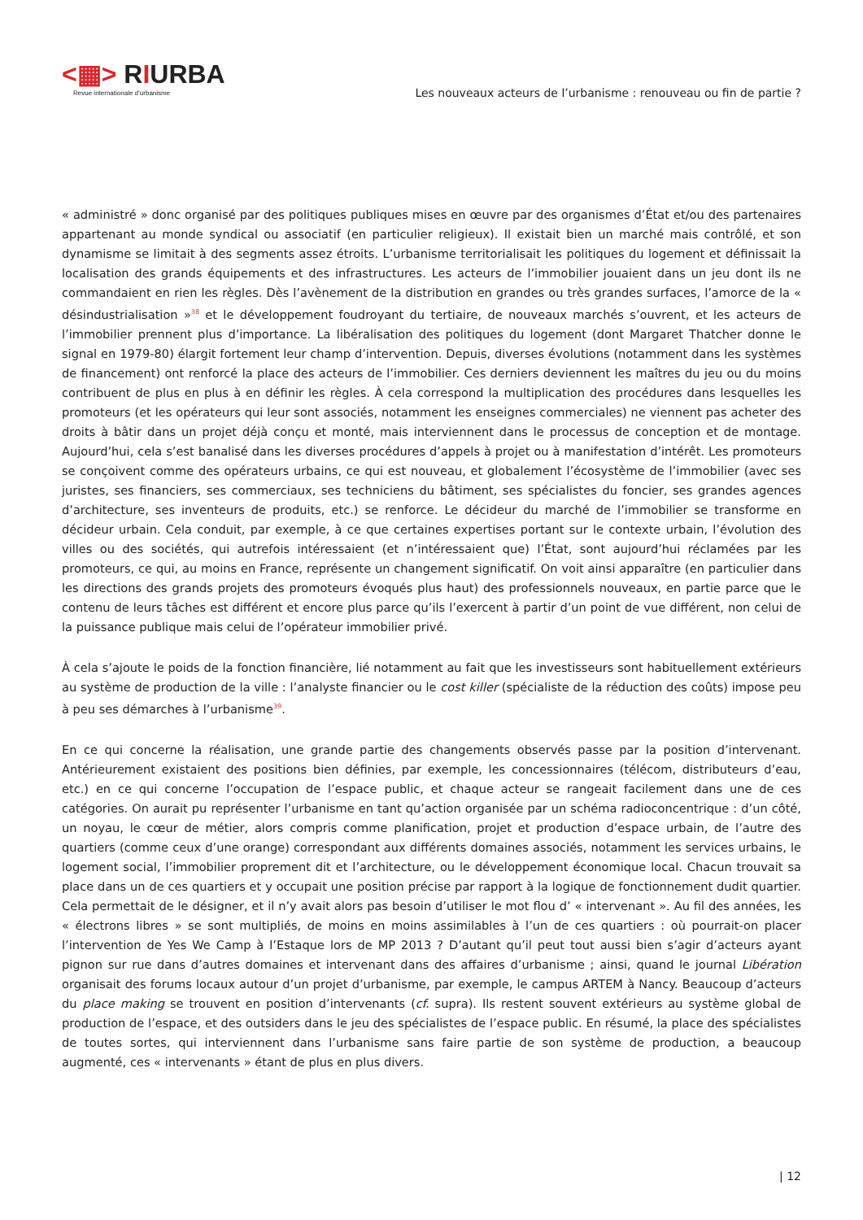<▦> RIURBA
Revue internationale d’urbanisme
Les nouveaux acteurs de l’urbanisme : renouveau ou fin de partie ?
« administré » donc organisé par des politiques publiques mises en œuvre par des organismes d’État et/ou des partenaires appartenant au monde syndical ou associatif (en particulier religieux). Il existait bien un marché mais contrôlé, et son dynamisme se limitait à des segments assez étroits. L’urbanisme territorialisait les politiques du logement et définissait la localisation des grands équipements et des infrastructures. Les acteurs de l’immobilier jouaient dans un jeu dont ils ne commandaient en rien les règles. Dès l’avènement de la distribution en grandes ou très grandes surfaces, l’amorce de la « désindustrialisation »<sup>38</sup> et le développement foudroyant du tertiaire, de nouveaux marchés s’ouvrent, et les acteurs de l’immobilier prennent plus d’importance. La libéralisation des politiques du logement (dont Margaret Thatcher donne le signal en 1979-80) élargit fortement leur champ d’intervention. Depuis, diverses évolutions (notamment dans les systèmes de financement) ont renforcé la place des acteurs de l’immobilier. Ces derniers deviennent les maîtres du jeu ou du moins contribuent de plus en plus à en définir les règles. À cela correspond la multiplication des procédures dans lesquelles les promoteurs (et les opérateurs qui leur sont associés, notamment les enseignes commerciales) ne viennent pas acheter des droits à bâtir dans un projet déjà conçu et monté, mais interviennent dans le processus de conception et de montage. Aujourd’hui, cela s’est banalisé dans les diverses procédures d’appels à projet ou à manifestation d’intérêt. Les promoteurs se conçoivent comme des opérateurs urbains, ce qui est nouveau, et globalement l’écosystème de l’immobilier (avec ses juristes, ses financiers, ses commerciaux, ses techniciens du bâtiment, ses spécialistes du foncier, ses grandes agences d’architecture, ses inventeurs de produits, etc.) se renforce. Le décideur du marché de l’immobilier se transforme en décideur urbain. Cela conduit, par exemple, à ce que certaines expertises portant sur le contexte urbain, l’évolution des villes ou des sociétés, qui autrefois intéressaient (et n’intéressaient que) l’État, sont aujourd’hui réclamées par les promoteurs, ce qui, au moins en France, représente un changement significatif. On voit ainsi apparaître (en particulier dans les directions des grands projets des promoteurs évoqués plus haut) des professionnels nouveaux, en partie parce que le contenu de leurs tâches est différent et encore plus parce qu’ils l’exercent à partir d’un point de vue différent, non celui de la puissance publique mais celui de l’opérateur immobilier privé.
À cela s’ajoute le poids de la fonction financière, lié notamment au fait que les investisseurs sont habituellement extérieurs au système de production de la ville : l’analyste financier ou le cost killer (spécialiste de la réduction des coûts) impose peu à peu ses démarches à l’urbanisme<sup>39</sup>.
En ce qui concerne la réalisation, une grande partie des changements observés passe par la position d’intervenant. Antérieurement existaient des positions bien définies, par exemple, les concessionnaires (télécom, distributeurs d’eau, etc.) en ce qui concerne l’occupation de l’espace public, et chaque acteur se rangeait facilement dans une de ces catégories. On aurait pu représenter l’urbanisme en tant qu’action organisée par un schéma radioconcentrique : d’un côté, un noyau, le cœur de métier, alors compris comme planification, projet et production d’espace urbain, de l’autre des quartiers (comme ceux d’une orange) correspondant aux différents domaines associés, notamment les services urbains, le logement social, l’immobilier proprement dit et l’architecture, ou le développement économique local. Chacun trouvait sa place dans un de ces quartiers et y occupait une position précise par rapport à la logique de fonctionnement dudit quartier. Cela permettait de le désigner, et il n’y avait alors pas besoin d’utiliser le mot flou d’ « intervenant ». Au fil des années, les « électrons libres » se sont multipliés, de moins en moins assimilables à l’un de ces quartiers : où pourrait-on placer l’intervention de Yes We Camp à l’Estaque lors de MP 2013 ? D’autant qu’il peut tout aussi bien s’agir d’acteurs ayant pignon sur rue dans d’autres domaines et intervenant dans des affaires d’urbanisme ; ainsi, quand le journal Libération organisait des forums locaux autour d’un projet d’urbanisme, par exemple, le campus ARTEM à Nancy. Beaucoup d’acteurs du place making se trouvent en position d’intervenants (cf. supra). Ils restent souvent extérieurs au système global de production de l’espace, et des outsiders dans le jeu des spécialistes de l’espace public. En résumé, la place des spécialistes de toutes sortes, qui interviennent dans l’urbanisme sans faire partie de son système de production, a beaucoup augmenté, ces « intervenants » étant de plus en plus divers.
| 12